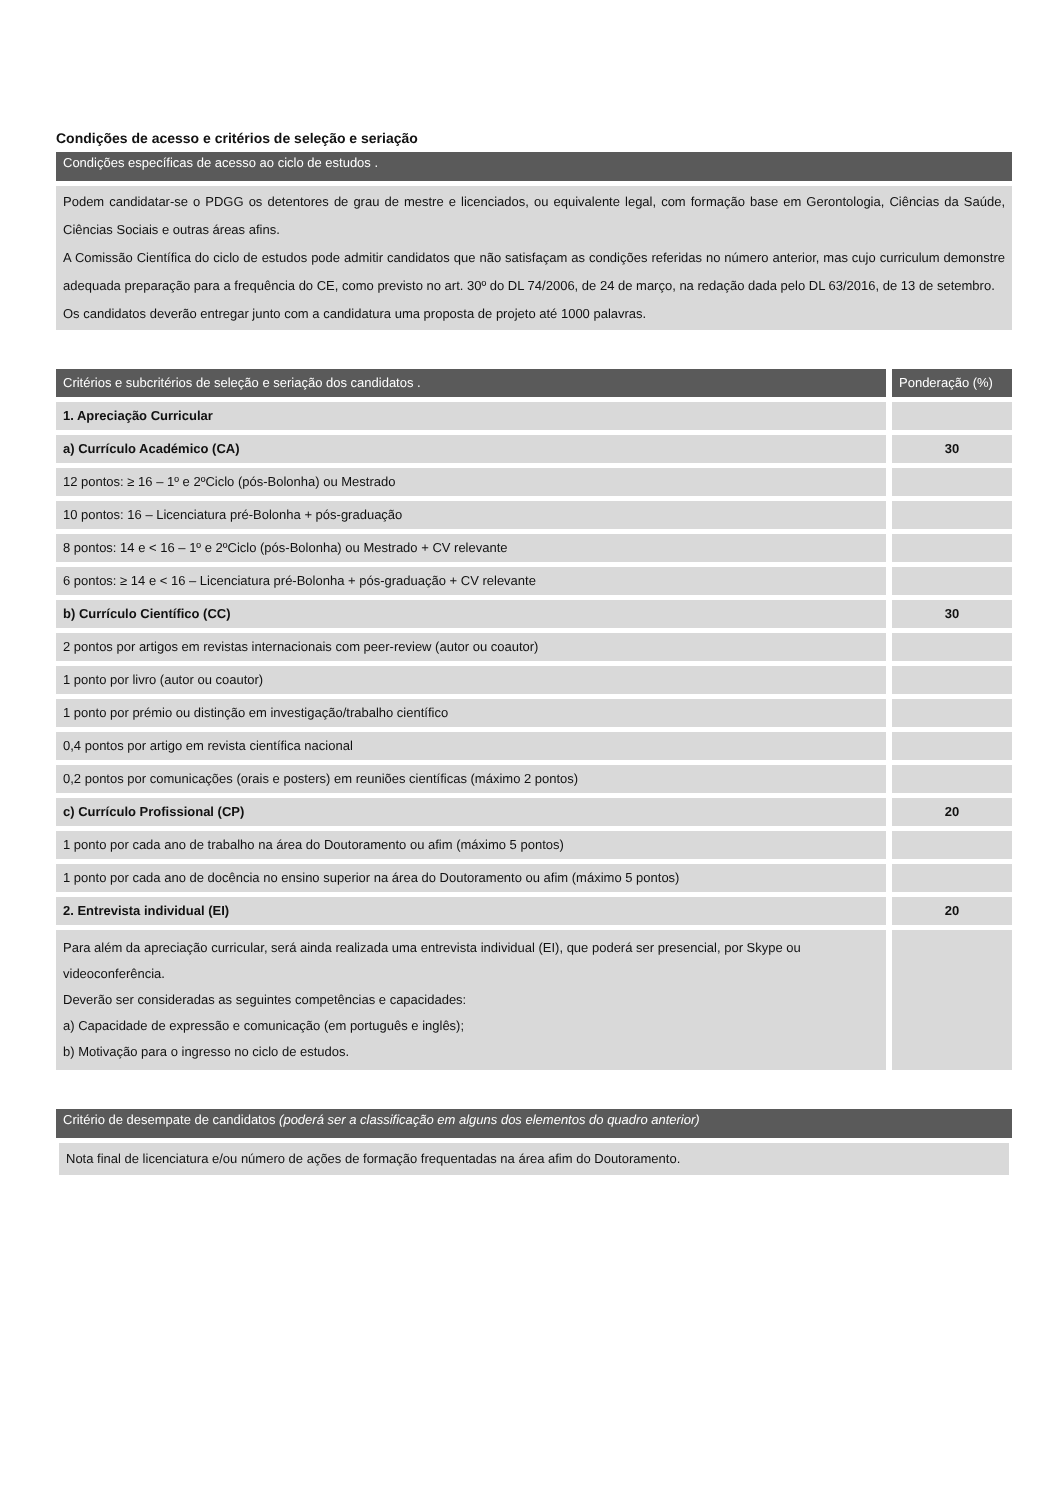Condições de acesso e critérios de seleção e seriação
Condições específicas de acesso ao ciclo de estudos .
Podem candidatar-se o PDGG os detentores de grau de mestre e licenciados, ou equivalente legal, com formação base em Gerontologia, Ciências da Saúde, Ciências Sociais e outras áreas afins.
A Comissão Científica do ciclo de estudos pode admitir candidatos que não satisfaçam as condições referidas no número anterior, mas cujo curriculum demonstre adequada preparação para a frequência do CE, como previsto no art. 30º do DL 74/2006, de 24 de março, na redação dada pelo DL 63/2016, de 13 de setembro.
Os candidatos deverão entregar junto com a candidatura uma proposta de projeto até 1000 palavras.
| Critérios e subcritérios de seleção e seriação dos candidatos . | Ponderação (%) |
| --- | --- |
| 1. Apreciação Curricular | |
| a) Currículo Académico (CA) | 30 |
| 12 pontos: ≥ 16 – 1º e 2ºCiclo (pós-Bolonha) ou Mestrado | |
| 10 pontos: 16 – Licenciatura pré-Bolonha + pós-graduação | |
| 8 pontos: 14 e < 16 – 1º e 2ºCiclo (pós-Bolonha) ou Mestrado + CV relevante | |
| 6 pontos: ≥ 14 e < 16 – Licenciatura pré-Bolonha + pós-graduação + CV relevante | |
| b) Currículo Científico (CC) | 30 |
| 2 pontos por artigos em revistas internacionais com peer-review (autor ou coautor) | |
| 1 ponto por livro (autor ou coautor) | |
| 1 ponto por prémio ou distinção em investigação/trabalho científico | |
| 0,4 pontos por artigo em revista científica nacional | |
| 0,2 pontos por comunicações (orais e posters) em reuniões científicas (máximo 2 pontos) | |
| c) Currículo Profissional (CP) | 20 |
| 1 ponto por cada ano de trabalho na área do Doutoramento ou afim (máximo 5 pontos) | |
| 1 ponto por cada ano de docência no ensino superior na área do Doutoramento ou afim (máximo 5 pontos) | |
| 2. Entrevista individual (EI) | 20 |
| Para além da apreciação curricular, será ainda realizada uma entrevista individual (EI), que poderá ser presencial, por Skype ou videoconferência. Deverão ser consideradas as seguintes competências e capacidades: a) Capacidade de expressão e comunicação (em português e inglês); b) Motivação para o ingresso no ciclo de estudos. | |
Critério de desempate de candidatos (poderá ser a classificação em alguns dos elementos do quadro anterior)
Nota final de licenciatura e/ou número de ações de formação frequentadas na área afim do Doutoramento.